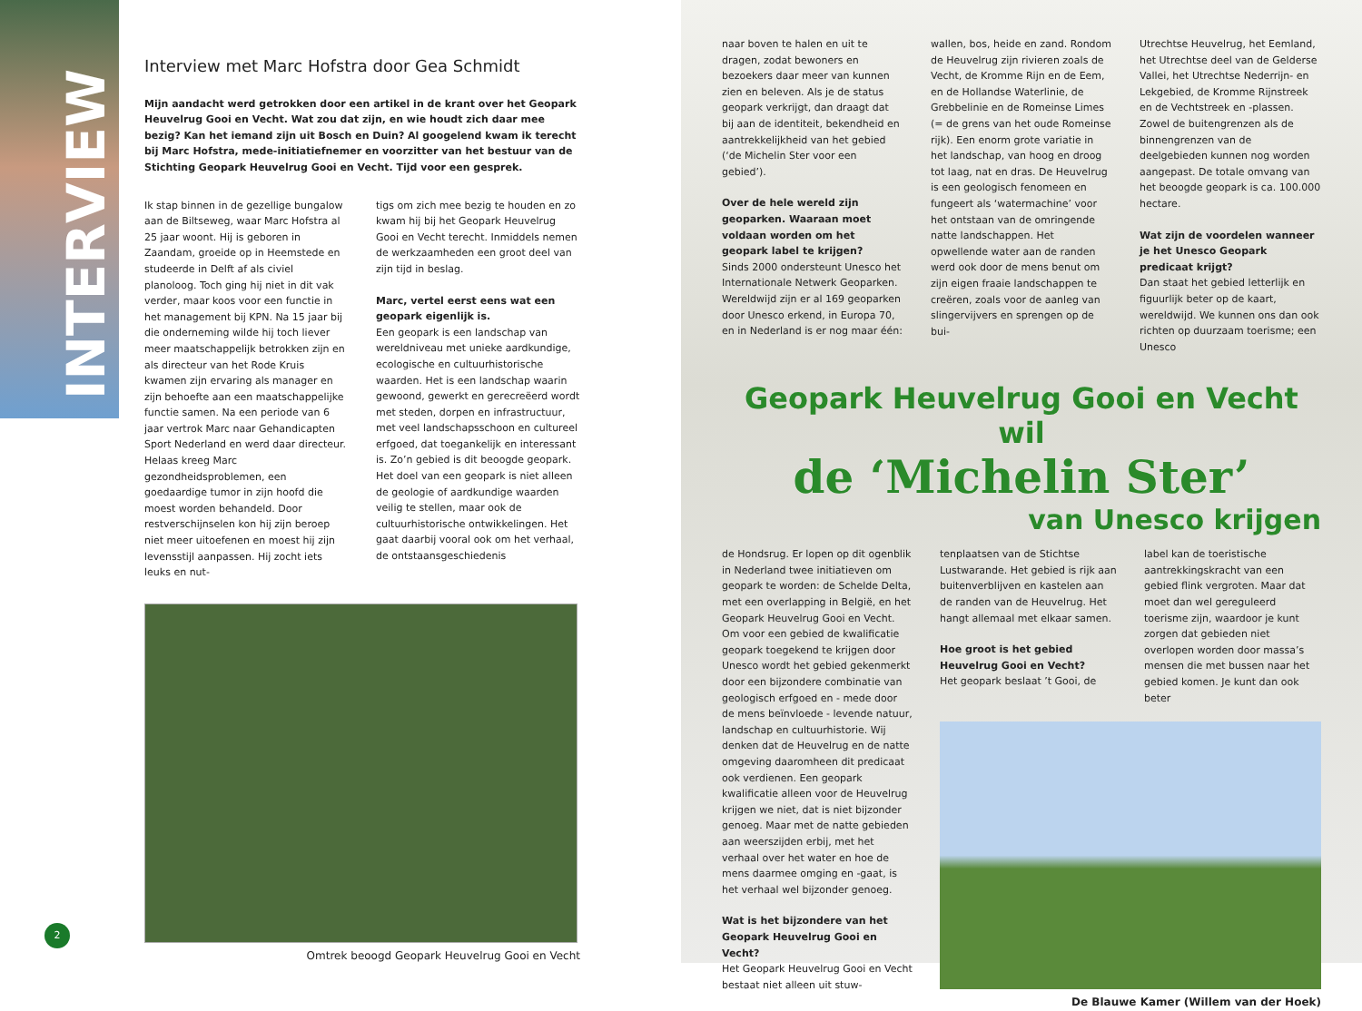INTERVIEW
Interview met Marc Hofstra door Gea Schmidt
Mijn aandacht werd getrokken door een artikel in de krant over het Geopark Heuvelrug Gooi en Vecht. Wat zou dat zijn, en wie houdt zich daar mee bezig? Kan het iemand zijn uit Bosch en Duin? Al googelend kwam ik terecht bij Marc Hofstra, mede-initiatiefnemer en voorzitter van het bestuur van de Stichting Geopark Heuvelrug Gooi en Vecht. Tijd voor een gesprek.
Ik stap binnen in de gezellige bungalow aan de Biltseweg, waar Marc Hofstra al 25 jaar woont. Hij is geboren in Zaandam, groeide op in Heemstede en studeerde in Delft af als civiel planoloog. Toch ging hij niet in dit vak verder, maar koos voor een functie in het management bij KPN. Na 15 jaar bij die onderneming wilde hij toch liever meer maatschappelijk betrokken zijn en als directeur van het Rode Kruis kwamen zijn ervaring als manager en zijn behoefte aan een maatschappelijke functie samen. Na een periode van 6 jaar vertrok Marc naar Gehandicapten Sport Nederland en werd daar directeur. Helaas kreeg Marc gezondheidsproblemen, een goedaardige tumor in zijn hoofd die moest worden behandeld. Door restverschijnselen kon hij zijn beroep niet meer uitoefenen en moest hij zijn levensstijl aanpassen. Hij zocht iets leuks en nut-
tigs om zich mee bezig te houden en zo kwam hij bij het Geopark Heuvelrug Gooi en Vecht terecht. Inmiddels nemen de werkzaamheden een groot deel van zijn tijd in beslag.
Marc, vertel eerst eens wat een geopark eigenlijk is.
Een geopark is een landschap van wereldniveau met unieke aardkundige, ecologische en cultuurhistorische waarden. Het is een landschap waarin gewoond, gewerkt en gerecreëerd wordt met steden, dorpen en infrastructuur, met veel landschapsschoon en cultureel erfgoed, dat toegankelijk en interessant is. Zo’n gebied is dit beoogde geopark. Het doel van een geopark is niet alleen de geologie of aardkundige waarden veilig te stellen, maar ook de cultuurhistorische ontwikkelingen. Het gaat daarbij vooral ook om het verhaal, de ontstaansgeschiedenis
Omtrek beoogd Geopark Heuvelrug Gooi en Vecht
2
naar boven te halen en uit te dragen, zodat bewoners en bezoekers daar meer van kunnen zien en beleven. Als je de status geopark verkrijgt, dan draagt dat bij aan de identiteit, bekendheid en aantrekkelijkheid van het gebied (‘de Michelin Ster voor een gebied’).
Over de hele wereld zijn geoparken. Waaraan moet voldaan worden om het geopark label te krijgen?
Sinds 2000 ondersteunt Unesco het Internationale Netwerk Geoparken. Wereldwijd zijn er al 169 geoparken door Unesco erkend, in Europa 70, en in Nederland is er nog maar één:
wallen, bos, heide en zand. Rondom de Heuvelrug zijn rivieren zoals de Vecht, de Kromme Rijn en de Eem, en de Hollandse Waterlinie, de Grebbelinie en de Romeinse Limes (= de grens van het oude Romeinse rijk). Een enorm grote variatie in het landschap, van hoog en droog tot laag, nat en dras. De Heuvelrug is een geologisch fenomeen en fungeert als ‘watermachine’ voor het ontstaan van de omringende natte landschappen. Het opwellende water aan de randen werd ook door de mens benut om zijn eigen fraaie landschappen te creëren, zoals voor de aanleg van slingervijvers en sprengen op de bui-
Utrechtse Heuvelrug, het Eemland, het Utrechtse deel van de Gelderse Vallei, het Utrechtse Nederrijn- en Lekgebied, de Kromme Rijnstreek en de Vechtstreek en -plassen. Zowel de buitengrenzen als de binnengrenzen van de deelgebieden kunnen nog worden aangepast. De totale omvang van het beoogde geopark is ca. 100.000 hectare.
Wat zijn de voordelen wanneer je het Unesco Geopark predicaat krijgt?
Dan staat het gebied letterlijk en figuurlijk beter op de kaart, wereldwijd. We kunnen ons dan ook richten op duurzaam toerisme; een Unesco
Geopark Heuvelrug Gooi en Vecht wil
de ‘Michelin Ster’
van Unesco krijgen
de Hondsrug. Er lopen op dit ogenblik in Nederland twee initiatieven om geopark te worden: de Schelde Delta, met een overlapping in België, en het Geopark Heuvelrug Gooi en Vecht. Om voor een gebied de kwalificatie geopark toegekend te krijgen door Unesco wordt het gebied gekenmerkt door een bijzondere combinatie van geologisch erfgoed en - mede door de mens beïnvloede - levende natuur, landschap en cultuurhistorie. Wij denken dat de Heuvelrug en de natte omgeving daaromheen dit predicaat ook verdienen. Een geopark kwalificatie alleen voor de Heuvelrug krijgen we niet, dat is niet bijzonder genoeg. Maar met de natte gebieden aan weerszijden erbij, met het verhaal over het water en hoe de mens daarmee omging en -gaat, is het verhaal wel bijzonder genoeg.
Wat is het bijzondere van het Geopark Heuvelrug Gooi en Vecht?
Het Geopark Heuvelrug Gooi en Vecht bestaat niet alleen uit stuw-
tenplaatsen van de Stichtse Lustwarande. Het gebied is rijk aan buitenverblijven en kastelen aan de randen van de Heuvelrug. Het hangt allemaal met elkaar samen.
Hoe groot is het gebied Heuvelrug Gooi en Vecht?
Het geopark beslaat ’t Gooi, de
label kan de toeristische aantrekkingskracht van een gebied flink vergroten. Maar dat moet dan wel gereguleerd toerisme zijn, waardoor je kunt zorgen dat gebieden niet overlopen worden door massa’s mensen die met bussen naar het gebied komen. Je kunt dan ook beter
De Blauwe Kamer (Willem van der Hoek)